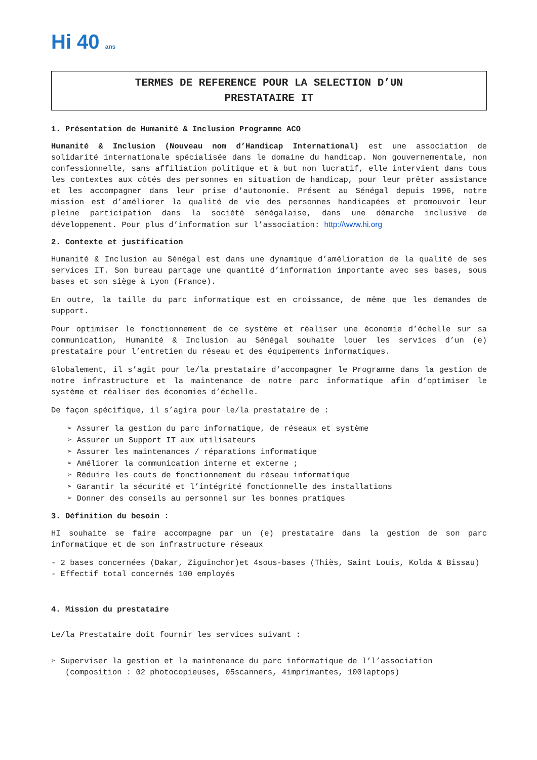Hi 40 ans
TERMES DE REFERENCE POUR LA SELECTION D’UN
PRESTATAIRE IT
1. Présentation de Humanité & Inclusion Programme ACO
Humanité & Inclusion (Nouveau nom d’Handicap International) est une association de solidarité internationale spécialisée dans le domaine du handicap. Non gouvernementale, non confessionnelle, sans affiliation politique et à but non lucratif, elle intervient dans tous les contextes aux côtés des personnes en situation de handicap, pour leur prêter assistance et les accompagner dans leur prise d'autonomie. Présent au Sénégal depuis 1996, notre mission est d’améliorer la qualité de vie des personnes handicapées et promouvoir leur pleine participation dans la société sénégalaise, dans une démarche inclusive de développement. Pour plus d’information sur l’association: http://www.hi.org
2. Contexte et justification
Humanité & Inclusion au Sénégal est dans une dynamique d’amélioration de la qualité de ses services IT. Son bureau partage une quantité d’information importante avec ses bases, sous bases et son siège à Lyon (France).
En outre, la taille du parc informatique est en croissance, de même que les demandes de support.
Pour optimiser le fonctionnement de ce système et réaliser une économie d’échelle sur sa communication, Humanité & Inclusion au Sénégal souhaite louer les services d’un (e) prestataire pour l’entretien du réseau et des équipements informatiques.
Globalement, il s’agit pour le/la prestataire d’accompagner le Programme dans la gestion de notre infrastructure et la maintenance de notre parc informatique afin d’optimiser le système et réaliser des économies d’échelle.
De façon spécifique, il s’agira pour le/la prestataire de :
➢ Assurer la gestion du parc informatique, de réseaux et système
➢ Assurer un Support IT aux utilisateurs
➢ Assurer les maintenances / réparations informatique
➢ Améliorer la communication interne et externe ;
➢ Réduire les couts de fonctionnement du réseau informatique
➢ Garantir la sécurité et l’intégrité fonctionnelle des installations
➢ Donner des conseils au personnel sur les bonnes pratiques
3. Définition du besoin :
HI souhaite se faire accompagne par un (e) prestataire dans la gestion de son parc informatique et de son infrastructure réseaux
- 2 bases concernées (Dakar, Ziguinchor)et 4sous-bases (Thiès, Saint Louis, Kolda & Bissau)
- Effectif total concernés 100 employés
4. Mission du prestataire
Le/la Prestataire doit fournir les services suivant :
➢ Superviser la gestion et la maintenance du parc informatique de l’l’association
(composition : 02 photocopieuses, 05scanners, 4imprimantes, 100laptops)